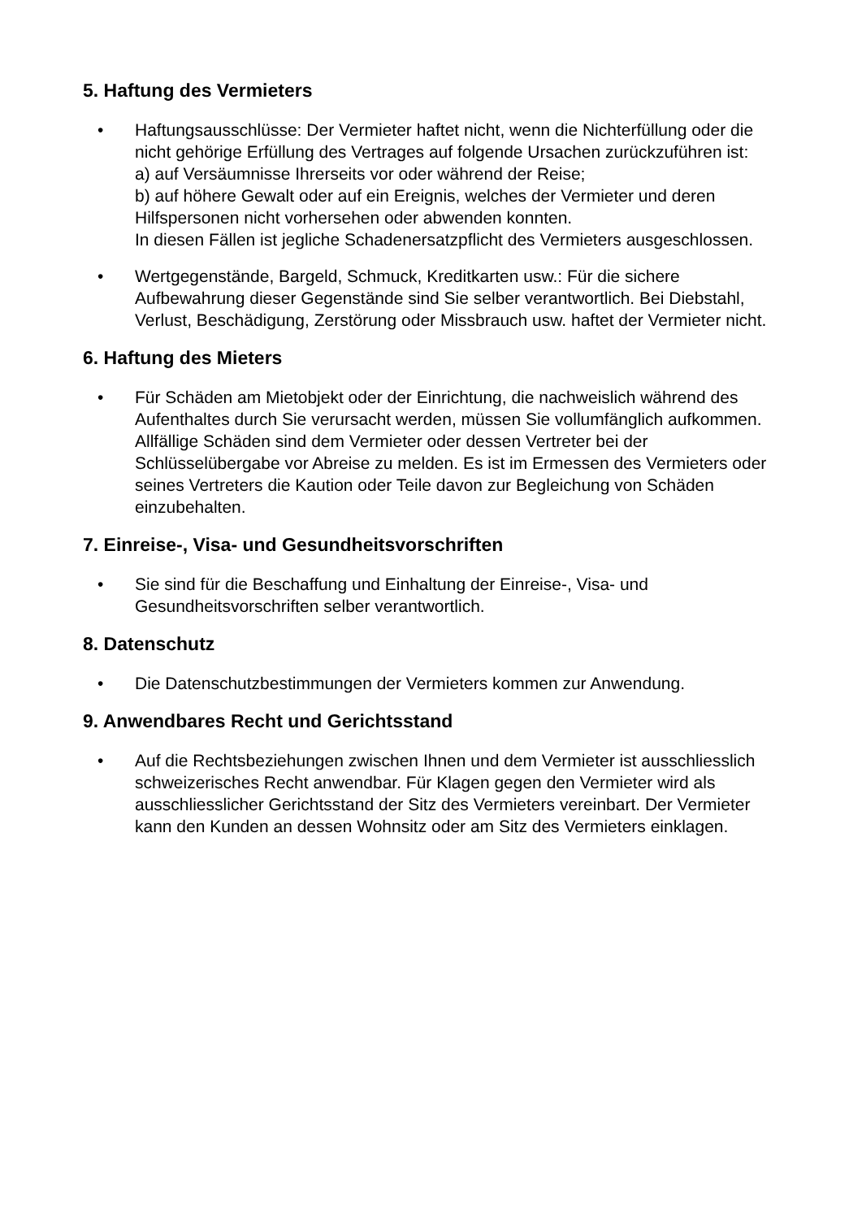5. Haftung des Vermieters
• Haftungsausschlüsse: Der Vermieter haftet nicht, wenn die Nichterfüllung oder die nicht gehörige Erfüllung des Vertrages auf folgende Ursachen zurückzuführen ist:
a) auf Versäumnisse Ihrerseits vor oder während der Reise;
b) auf höhere Gewalt oder auf ein Ereignis, welches der Vermieter und deren Hilfspersonen nicht vorhersehen oder abwenden konnten.
In diesen Fällen ist jegliche Schadenersatzpflicht des Vermieters ausgeschlossen.
• Wertgegenstände, Bargeld, Schmuck, Kreditkarten usw.: Für die sichere Aufbewahrung dieser Gegenstände sind Sie selber verantwortlich. Bei Diebstahl, Verlust, Beschädigung, Zerstörung oder Missbrauch usw. haftet der Vermieter nicht.
6. Haftung des Mieters
• Für Schäden am Mietobjekt oder der Einrichtung, die nachweislich während des Aufenthaltes durch Sie verursacht werden, müssen Sie vollumfänglich aufkommen. Allfällige Schäden sind dem Vermieter oder dessen Vertreter bei der Schlüsselübergabe vor Abreise zu melden. Es ist im Ermessen des Vermieters oder seines Vertreters die Kaution oder Teile davon zur Begleichung von Schäden einzubehalten.
7. Einreise-, Visa- und Gesundheitsvorschriften
• Sie sind für die Beschaffung und Einhaltung der Einreise-, Visa- und Gesundheitsvorschriften selber verantwortlich.
8. Datenschutz
• Die Datenschutzbestimmungen der Vermieters kommen zur Anwendung.
9. Anwendbares Recht und Gerichtsstand
• Auf die Rechtsbeziehungen zwischen Ihnen und dem Vermieter ist ausschliesslich schweizerisches Recht anwendbar. Für Klagen gegen den Vermieter wird als ausschliesslicher Gerichtsstand der Sitz des Vermieters vereinbart. Der Vermieter kann den Kunden an dessen Wohnsitz oder am Sitz des Vermieters einklagen.